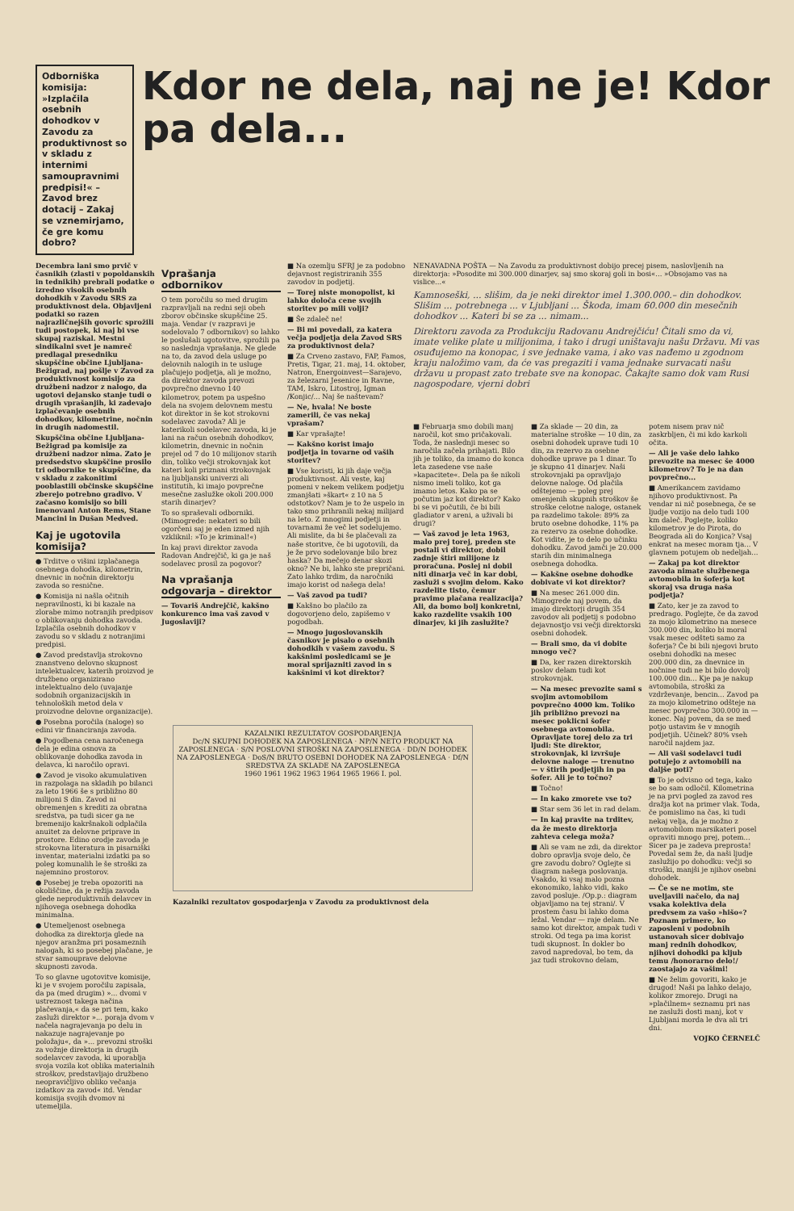Odborniška komisija: »Izplačila osebnih dohodkov v Zavodu za produktivnost so v skladu z internimi samoupravnimi predpisi!« – Zavod brez dotacij – Zakaj se vznemirjamo, če gre komu dobro?
Kdor ne dela, naj ne je! Kdor pa dela...
Decembra lani smo prvič v časnikih (zlasti v popoldanskih in tednikih) prebrali podatke o izredno visokih osebnih dohodkih v Zavodu SRS za produktivnost dela. Objavljeni podatki so razen najrazličnejših govoric sprožili tudi postopek, ki naj bi vse skupaj raziskal. Mestni sindikalni svet je namreč predlagal presedniku skupščine občine Ljubljana-Bežigrad, naj pošlje v Zavod za produktivnost komisijo za družbeni nadzor z nalogo, da ugotovi dejansko stanje tudi o drugih vprašanjih, ki zadevajo izplačevanje osebnih dohodkov, kilometrine, nočnin in drugih nadomestil.
Skupščina občine Ljubljana-Bežigrad pa komisije za družbeni nadzor nima. Zato je predsedstvo skupščine prosilo tri odbornike te skupščine, da v skladu z zakonitimi pooblastili občinske skupščine zberejo potrebno gradivo. V začasno komisijo so bili imenovani Anton Rems, Stane Mancini in Dušan Medved.
Kaj je ugotovila komisija?
● Trditve o višini izplačanega osebnega dohodka, kilometrin, dnevnic in nočnin direktorju zavoda so resnične.
● Komisija ni našla očitnih nepravilnosti, ki bi kazale na zlorabe mimo notranjih predpisov o oblikovanju dohodka zavoda. Izplačila osebnih dohodkov v zavodu so v skladu z notranjimi predpisi.
● Zavod predstavlja strokovno znanstveno delovno skupnost intelektualcev, katerih proizvod je družbeno organizirano intelektualno delo (uvajanje sodobnih organizacijskih in tehnoloških metod dela v proizvodne delovne organizacije).
● Posebna poročila (naloge) so edini vir financiranja zavoda.
● Pogodbena cena naročenega dela je edina osnova za oblikovanje dohodka zavoda in delavca, ki naročilo opravi.
● Zavod je visoko akumulativen in razpolaga na skladih po bilanci za leto 1966 še s približno 80 milijoni S din. Zavod ni obremenjen s krediti za obratna sredstva, pa tudi sicer ga ne bremenijo kakršnakoli odplačila anuitet za delovne priprave in prostore. Edino orodje zavoda je strokovna literatura in pisarniški inventar, materialni izdatki pa so poleg komunalih le še stroški za najemnino prostorov.
● Posebej je treba opozoriti na okoliščine, da je režija zavoda glede neproduktivnih delavcev in njihovega osebnega dohodka minimalna.
● Utemeljenost osebnega dohodka za direktorja glede na njegov aranžma pri posameznih nalogah, ki so posebej plačane, je stvar samouprave delovne skupnosti zavoda.
To so glavne ugotovitve komisije, ki je v svojem poročilu zapisala, da pa (med drugim) »... dvomi v ustreznost takega načina plačevanja,« da se pri tem, kako zasluži direktor »... poraja dvom v načela nagrajevanja po delu in nakazuje nagrajevanje po položaju«, da »... prevozni stroški za vožnje direktorja in drugih sodelavcev zavoda, ki uporablja svoja vozila kot oblika materialnih stroškov, predstavljajo družbeno neopravičljivo obliko večanja izdatkov za zavod« itd. Vendar komisija svojih dvomov ni utemeljila.
Vprašanja odbornikov
O tem poročilu so med drugim razpravljali na redni seji obeh zborov občinske skupščine 25. maja. Vendar (v razpravi je sodelovalo 7 odbornikov) so lahko le poslušali ugotovitve, sprožili pa so naslednja vprašanja. Ne glede na to, da zavod dela usluge po delovnih nalogih in te usluge plačujejo podjetja, ali je možno, da direktor zavoda prevozi povprečno dnevno 140 kilometrov, potem pa uspešno dela na svojem delovnem mestu kot direktor in še kot strokovni sodelavec zavoda? Ali je katerikoli sodelavec zavoda, ki je lani na račun osebnih dohodkov, kilometrin, dnevnic in nočnin prejel od 7 do 10 milijonov starih din, toliko večji strokovnjak kot kateri koli priznani strokovnjak na ljubljanski univerzi ali institutih, ki imajo povprečne mesečne zaslužke okoli 200.000 starih dinarjev?
To so spraševali odborniki. (Mimogrede: nekateri so bili ogorčeni saj je eden izmed njih vzkliknil: »To je kriminal!«)
In kaj pravi direktor zavoda Radovan Andrejčič, ki ga je naš sodelavec prosil za pogovor?
Na vprašanja odgovarja – direktor
— Tovariš Andrejčič, kakšno konkurenco ima vaš zavod v Jugoslaviji?
■ Na ozemlju SFRJ je za podobno dejavnost registriranih 355 zavodov in podjetij.
— Torej niste monopolist, ki lahko določa cene svojih storitev po mili volji?
■ Še zdaleč ne!
— Bi mi povedali, za katera večja podjetja dela Zavod SRS za produktivnost dela?
■ Za Crveno zastavo, FAP, Famos, Pretis, Tigar, 21. maj, 14. oktober, Natron, Energoinvest—Sarajevo, za železarni Jesenice in Ravne, TAM, Iskro, Litostroj, Igman /Konjic/... Naj še naštevam?
— Ne, hvala! Ne boste zamerili, če vas nekaj vprašam?
■ Kar vprašajte!
— Kakšno korist imajo podjetja in tovarne od vaših storitev?
■ Vse koristi, ki jih daje večja produktivnost. Ali veste, kaj pomeni v nekem velikem podjetju zmanjšati »škart« z 10 na 5 odstotkov? Nam je to že uspelo in tako smo prihranili nekaj milijard na leto. Z mnogimi podjetji in tovarnami že več let sodelujemo. Ali mislite, da bi še plačevali za naše storitve, če bi ugotovili, da je že prvo sodelovanje bilo brez haska? Da mečejo denar skozi okno? Ne bi, lahko ste prepričani. Zato lahko trdim, da naročniki imajo korist od našega dela!
— Vaš zavod pa tudi?
■ Kakšno bo plačilo za dogovorjeno delo, zapišemo v pogodbah.
— Mnogo jugoslovanskih časnikov je pisalo o osebnih dohodkih v vašem zavodu. S kakšnimi posledicami se je moral sprijazniti zavod in s kakšnimi vi kot direktor?
NENAVADNA POŠTA — Na Zavodu za produktivnost dobijo precej pisem, naslovljenih na direktorja: »Posodite mi 300.000 dinarjev, saj smo skoraj goli in bosi«... »Obsojamo vas na vislice...«
Kamnoseški, ... slišim, da je neki direktor imel 1.300.000.– din dohodkov. Slišim ... potrebnega ... v Ljubljani ... Škoda, imam 60.000 din mesečnih dohodkov ... Kateri bi se za ... nimam...
Direktoru zavoda za Produkciju Radovanu Andrejčiću! Čitali smo da vi, imate velike plate u milijonima, i tako i drugi uništavaju našu Državu. Mi vas osuđujemo na konopac, i sve jednake vama, i ako vas nađemo u zgodnom kraju naložimo vam, da će vas pregaziti i vama jednake survacati našu državu u propast zato trebate sve na konopac. Čakajte samo dok vam Rusi nagospodare, vjerni dobri
■ Februarja smo dobili manj naročil, kot smo pričakovali. Toda, že naslednji mesec so naročila začela prihajati. Bilo jih je toliko, da imamo do konca leta zasedene vse naše »kapacitete«. Dela pa še nikoli nismo imeli toliko, kot ga imamo letos. Kako pa se počutim jaz kot direktor? Kako bi se vi počutili, če bi bili gladiator v areni, a uživali bi drugi?
— Vaš zavod je leta 1963, malo prej torej, preden ste postali vi direktor, dobil zadnje štiri milijone iz proračuna. Poslej ni dobil niti dinarja več in kar dobi, zasluži s svojim delom. Kako razdelite tisto, čemur pravimo plačana realizacija? Ali, da bomo bolj konkretni, kako razdelite vsakih 100 dinarjev, ki jih zaslužite?
■ Za sklade — 20 din, za materialne stroške — 10 din, za osebni dohodek uprave tudi 10 din, za rezervo za osebne dohodke uprave pa 1 dinar. To je skupno 41 dinarjev. Naši strokovnjaki pa opravljajo delovne naloge. Od plačila odštejemo — poleg prej omenjenih skupnih stroškov še stroške celotne naloge, ostanek pa razdelimo takole: 89% za bruto osebne dohodke, 11% pa za rezervo za osebne dohodke. Kot vidite, je to delo po učinku dohodku. Zavod jamči je 20.000 starih din minimalnega osebnega dohodka.
— Kakšne osebne dohodke dobivate vi kot direktor?
■ Na mesec 261.000 din. Mimogrede naj povem, da imajo direktorji drugih 354 zavodov ali podjetij s podobno dejavnostjo vsi večji direktorski osebni dohodek.
— Brali smo, da vi dobite mnogo več?
■ Da, ker razen direktorskih poslov delam tudi kot strokovnjak.
— Na mesec prevozite sami s svojim avtomobilom povprečno 4000 km. Toliko jih približno prevozi na mesec poklicni šofer osebnega avtomobila. Opravljate torej delo za tri ljudi: Ste direktor, strokovnjak, ki izvršuje delovne naloge — trenutno — v štirih podjetjih in pa šofer. Ali je to točno?
■ Točno!
— In kako zmorete vse to?
■ Star sem 36 let in rad delam.
— In kaj pravite na trditev, da že mesto direktorja zahteva celega moža?
■ Ali se vam ne zdi, da direktor dobro opravlja svoje delo, če gre zavodu dobro? Oglejte si diagram našega poslovanja. Vsakdo, ki vsaj malo pozna ekonomiko, lahko vidi, kako zavod posluje. /Op.p.: diagram objavljamo na tej strani/. V prostem času bi lahko doma ležal. Vendar — raje delam. Ne samo kot direktor, ampak tudi v stroki. Od tega pa ima korist tudi skupnost. In dokler bo zavod napredoval, bo tem, da jaz tudi strokovno delam,
potem nisem prav nič zaskrbljen, či mi kdo karkoli očita.
— Ali je vaše delo lahko prevozite na mesec še 4000 kilometrov? To je na dan povprečno...
■ Amerikancem zavidamo njihovo produktivnost. Pa vendar ni nič posebnega, če se ljudje vozijo na delo tudi 100 km daleč. Poglejte, koliko kilometrov je do Pirota, do Beograda ali do Konjica? Vsaj enkrat na mesec moram tja... V glavnem potujem ob nedeljah...
— Zakaj pa kot direktor zavoda nimate službenega avtomobila in šoferja kot skoraj vsa druga naša podjetja?
■ Zato, ker je za zavod to predrago. Poglejte, če da zavod za mojo kilometrino na mesece 300.000 din, koliko bi moral vsak mesec odšteti samo za šoferja? Če bi bili njegovi bruto osebni dohodki na mesec 200.000 din, za dnevnice in nočnine tudi ne bi bilo dovolj 100.000 din... Kje pa je nakup avtomobila, stroški za vzdrževanje, bencin... Zavod pa za mojo kilometrino odšteje na mesec povprečno 300.000 in — konec. Naj povem, da se med potjo ustavim še v mnogih podjetjih. Učinek? 80% vseh naročil najdem jaz.
— Ali vaši sodelavci tudi potujejo z avtomobili na daljše poti?
■ To je odvisno od tega, kako se bo sam odločil. Kilometrina je na prvi pogled za zavod res dražja kot na primer vlak. Toda, če pomislimo na čas, ki tudi nekaj velja, da je možno z avtomobilom marsikateri posel opraviti mnogo prej, potem... Sicer pa je zadeva preprosta! Povedal sem že, da naši ljudje zaslužijo po dohodku: večji so stroški, manjši je njihov osebni dohodek.
— Če se ne motim, ste uveljavili načelo, da naj vsaka kolektiva dela predvsem za vašo »hišo«? Poznam primere, ko zaposleni v podobnih ustanovah sicer dobivajo manj rednih dohodkov, njihovi dohodki pa kljub temu /honorarno delo!/ zaostajajo za vašimi!
■ Ne želim govoriti, kako je drugod! Naši pa lahko delajo, kolikor zmorejo. Drugi na »plačilnem« seznamu pri nas ne zasluži dosti manj, kot v Ljubljani morda le dva ali tri dni.
VOJKO ČERNELČ
KAZALNIKI REZULTATOV GOSPODARJENJA
Dc/N SKUPNI DOHODEK NA ZAPOSLENEGA · NP/N NETO PRODUKT NA ZAPOSLENEGA · S/N POSLOVNI STROŠKI NA ZAPOSLENEGA · DD/N DOHODEK NA ZAPOSLENEGA · DoS/N BRUTO OSEBNI DOHODEK NA ZAPOSLENEGA · Df/N SREDSTVA ZA SKLADE NA ZAPOSLENEGA
1960 1961 1962 1963 1964 1965 1966 I. pol.
Kazalniki rezultatov gospodarjenja v Zavodu za produktivnost dela